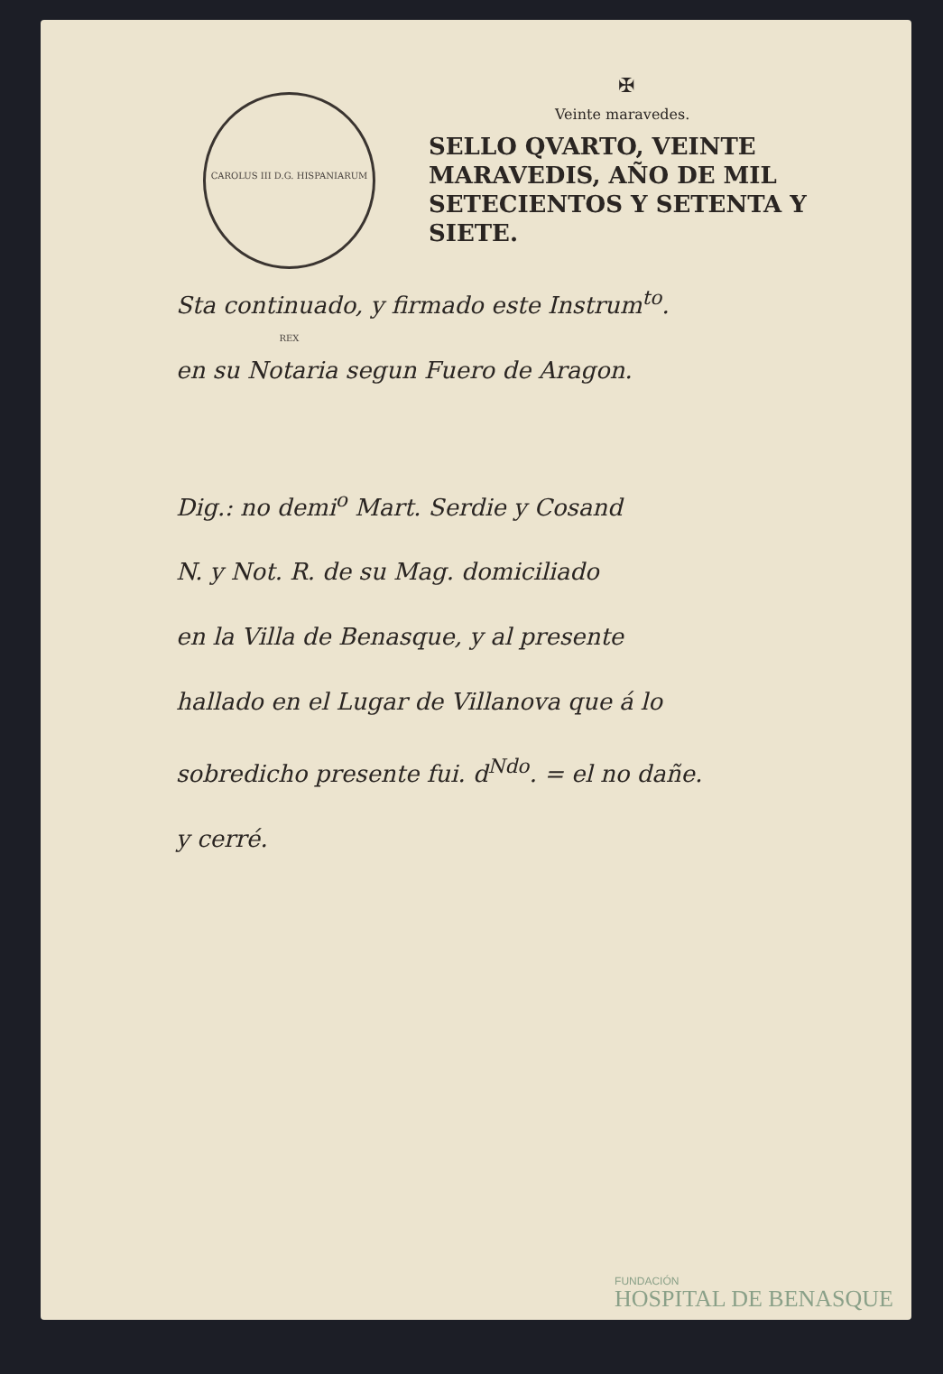CAROLUS III D.G. HISPANIARUM REX
✠
Veinte maravedes.
SELLO QVARTO, VEINTE
MARAVEDIS, AÑO DE MIL
SETECIENTOS Y SETENTA Y
SIETE.
Sta continuado, y firmado este Instrum<sup>to</sup>.
en su Notaria segun Fuero de Aragon.
Dig.: no demi<sup>o</sup> Mart. Serdie y Cosand
N. y Not. R. de su Mag. domiciliado
en la Villa de Benasque, y al presente
hallado en el Lugar de Villanova que á lo
sobredicho presente fui. d<sup>Ndo</sup>. = el no dañe.
y cerré.
FUNDACIÓN
HOSPITAL DE BENASQUE